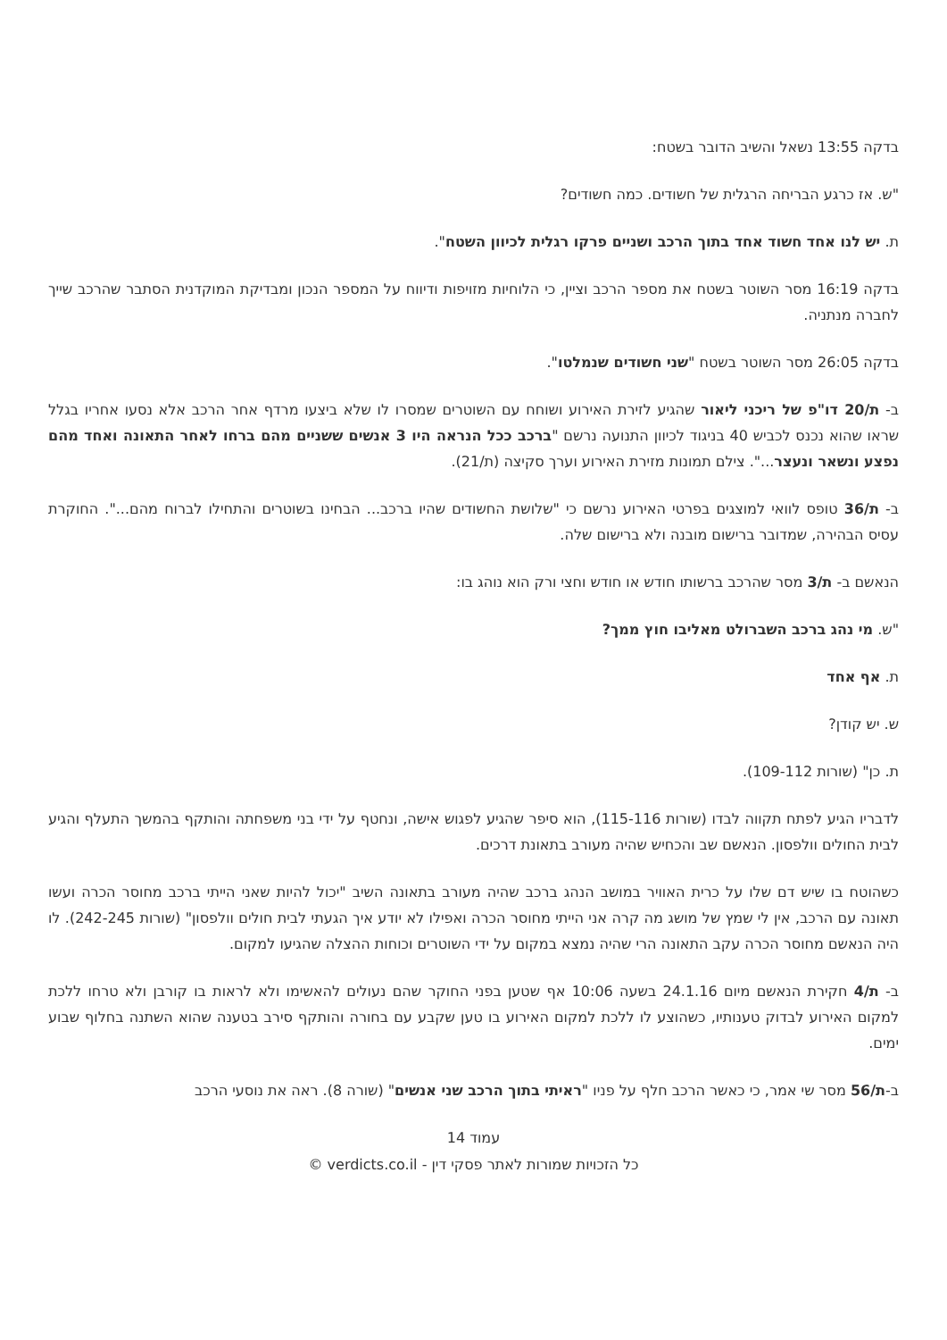בדקה 13:55 נשאל והשיב הדובר בשטח:
"ש. אז כרגע הבריחה הרגלית של חשודים. כמה חשודים?
ת. יש לנו אחד חשוד אחד בתוך הרכב ושניים פרקו רגלית לכיוון השטח".
בדקה 16:19 מסר השוטר בשטח את מספר הרכב וציין, כי הלוחיות מזויפות ודיווח על המספר הנכון ומבדיקת המוקדנית הסתבר שהרכב שייך לחברה מנתניה.
בדקה 26:05 מסר השוטר בשטח "שני חשודים שנמלטו".
ב- ת/20 דו"פ של ריכני ליאור שהגיע לזירת האירוע ושוחח עם השוטרים שמסרו לו שלא ביצעו מרדף אחר הרכב אלא נסעו אחריו בגלל שראו שהוא נכנס לכביש 40 בניגוד לכיוון התנועה נרשם "ברכב ככל הנראה היו 3 אנשים ששניים מהם ברחו לאחר התאונה ואחד מהם נפצע ונשאר ונעצר...". צילם תמונות מזירת האירוע וערך סקיצה (ת/21).
ב- ת/36 טופס לוואי למוצגים בפרטי האירוע נרשם כי "שלושת החשודים שהיו ברכב... הבחינו בשוטרים והתחילו לברוח מהם...". החוקרת עסיס הבהירה, שמדובר ברישום מובנה ולא ברישום שלה.
הנאשם ב- ת/3 מסר שהרכב ברשותו חודש או חודש וחצי ורק הוא נוהג בו:
"ש. מי נהג ברכב השברולט מאליבו חוץ ממך?
ת. אף אחד
ש. יש קודן?
ת. כן" (שורות 109-112).
לדבריו הגיע לפתח תקווה לבדו (שורות 115-116), הוא סיפר שהגיע לפגוש אישה, ונחטף על ידי בני משפחתה והותקף בהמשך התעלף והגיע לבית החולים וולפסון. הנאשם שב והכחיש שהיה מעורב בתאונת דרכים.
כשהוטח בו שיש דם שלו על כרית האוויר במושב הנהג ברכב שהיה מעורב בתאונה השיב "יכול להיות שאני הייתי ברכב מחוסר הכרה ועשו תאונה עם הרכב, אין לי שמץ של מושג מה קרה אני הייתי מחוסר הכרה ואפילו לא יודע איך הגעתי לבית חולים וולפסון" (שורות 242-245). לו היה הנאשם מחוסר הכרה עקב התאונה הרי שהיה נמצא במקום על ידי השוטרים וכוחות ההצלה שהגיעו למקום.
ב- ת/4 חקירת הנאשם מיום 24.1.16 בשעה 10:06 אף שטען בפני החוקר שהם נעולים להאשימו ולא לראות בו קורבן ולא טרחו ללכת למקום האירוע לבדוק טענותיו, כשהוצע לו ללכת למקום האירוע בו טען שקבע עם בחורה והותקף סירב בטענה שהוא השתנה בחלוף שבוע ימים.
ב-ת/56 מסר שי אמר, כי כאשר הרכב חלף על פניו "ראיתי בתוך הרכב שני אנשים" (שורה 8). ראה את נוסעי הרכב
עמוד 14
כל הזכויות שמורות לאתר פסקי דין - verdicts.co.il ©